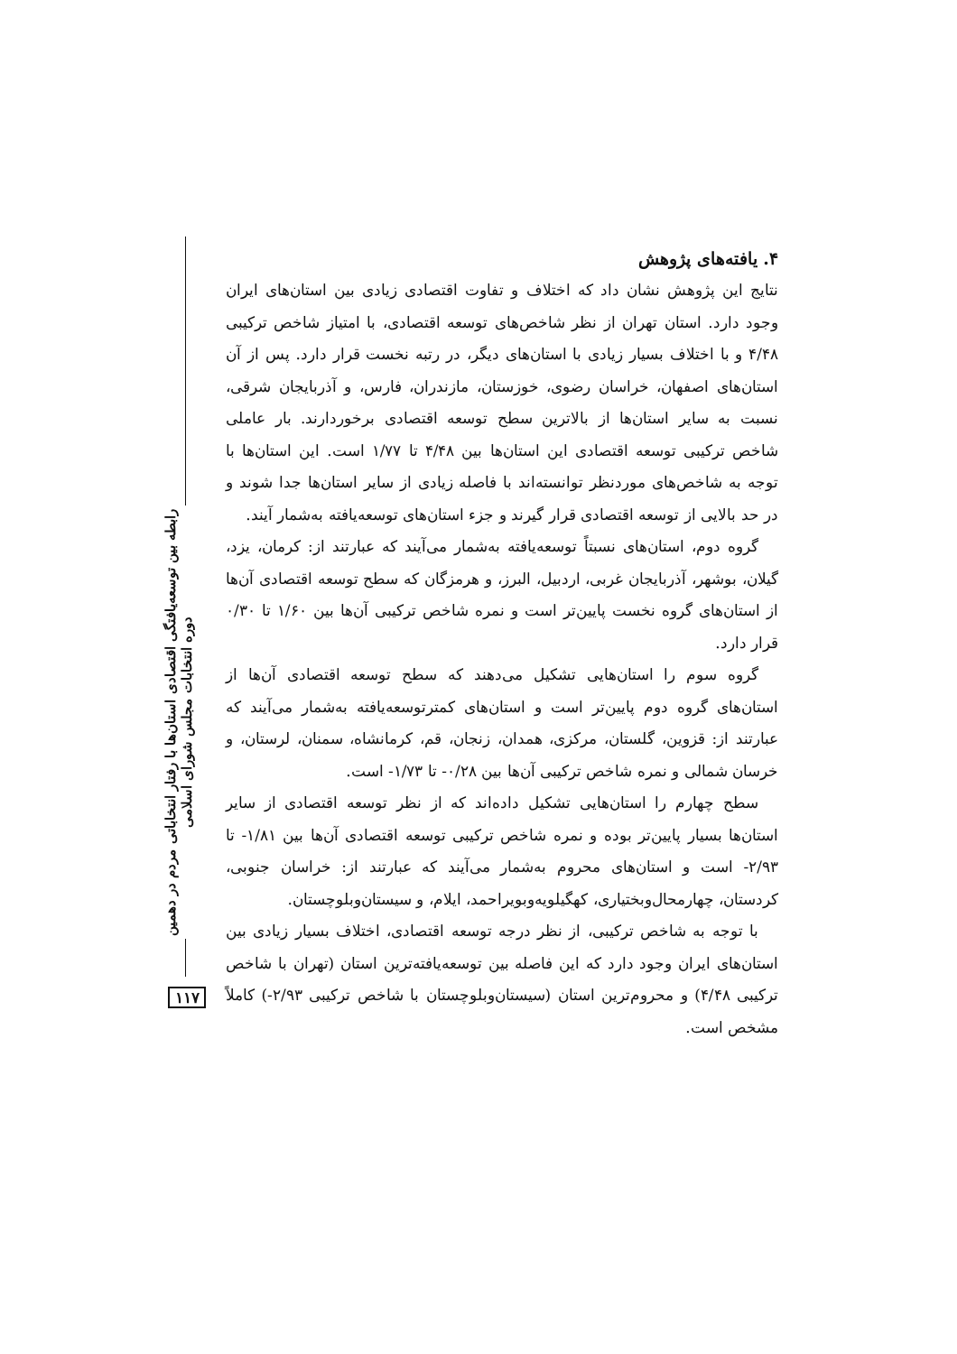رابطه بین توسعه‌یافتگی اقتصادی استان‌ها با رفتار انتخاباتی مردم در دهمین دوره انتخابات مجلس شورای اسلامی
۱۱۷
۴. یافته‌های پژوهش
نتایج این پژوهش نشان داد که اختلاف و تفاوت اقتصادی زیادی بین استان‌های ایران وجود دارد. استان تهران از نظر شاخص‌های توسعه اقتصادی، با امتیاز شاخص ترکیبی ۴/۴۸ و با اختلاف بسیار زیادی با استان‌های دیگر، در رتبه نخست قرار دارد. پس از آن استان‌های اصفهان، خراسان رضوی، خوزستان، مازندران، فارس، و آذربایجان شرقی، نسبت به سایر استان‌ها از بالاترین سطح توسعه اقتصادی برخوردارند. بار عاملی شاخص ترکیبی توسعه اقتصادی این استان‌ها بین ۴/۴۸ تا ۱/۷۷ است. این استان‌ها با توجه به شاخص‌های موردنظر توانسته‌اند با فاصله زیادی از سایر استان‌ها جدا شوند و در حد بالایی از توسعه اقتصادی قرار گیرند و جزء استان‌های توسعه‌یافته به‌شمار آیند.
گروه دوم، استان‌های نسبتاً توسعه‌یافته به‌شمار می‌آیند که عبارتند از: کرمان، یزد، گیلان، بوشهر، آذربایجان غربی، اردبیل، البرز، و هرمزگان که سطح توسعه اقتصادی آن‌ها از استان‌های گروه نخست پایین‌تر است و نمره شاخص ترکیبی آن‌ها بین ۱/۶۰ تا ۰/۳۰ قرار دارد.
گروه سوم را استان‌هایی تشکیل می‌دهند که سطح توسعه اقتصادی آن‌ها از استان‌های گروه دوم پایین‌تر است و استان‌های کمترتوسعه‌یافته به‌شمار می‌آیند که عبارتند از: قزوین، گلستان، مرکزی، همدان، زنجان، قم، کرمانشاه، سمنان، لرستان، و خرسان شمالی و نمره شاخص ترکیبی آن‌ها بین ۰/۲۸- تا ۱/۷۳- است.
سطح چهارم را استان‌هایی تشکیل داده‌اند که از نظر توسعه اقتصادی از سایر استان‌ها بسیار پایین‌تر بوده و نمره شاخص ترکیبی توسعه اقتصادی آن‌ها بین ۱/۸۱- تا ۲/۹۳- است و استان‌های محروم به‌شمار می‌آیند که عبارتند از: خراسان جنوبی، کردستان، چهارمحال‌وبختیاری، کهگیلویه‌وبویراحمد، ایلام، و سیستان‌وبلوچستان.
با توجه به شاخص ترکیبی، از نظر درجه توسعه اقتصادی، اختلاف بسیار زیادی بین استان‌های ایران وجود دارد که این فاصله بین توسعه‌یافته‌ترین استان (تهران با شاخص ترکیبی ۴/۴۸) و محروم‌ترین استان (سیستان‌وبلوچستان با شاخص ترکیبی ۲/۹۳-) کاملاً مشخص است.